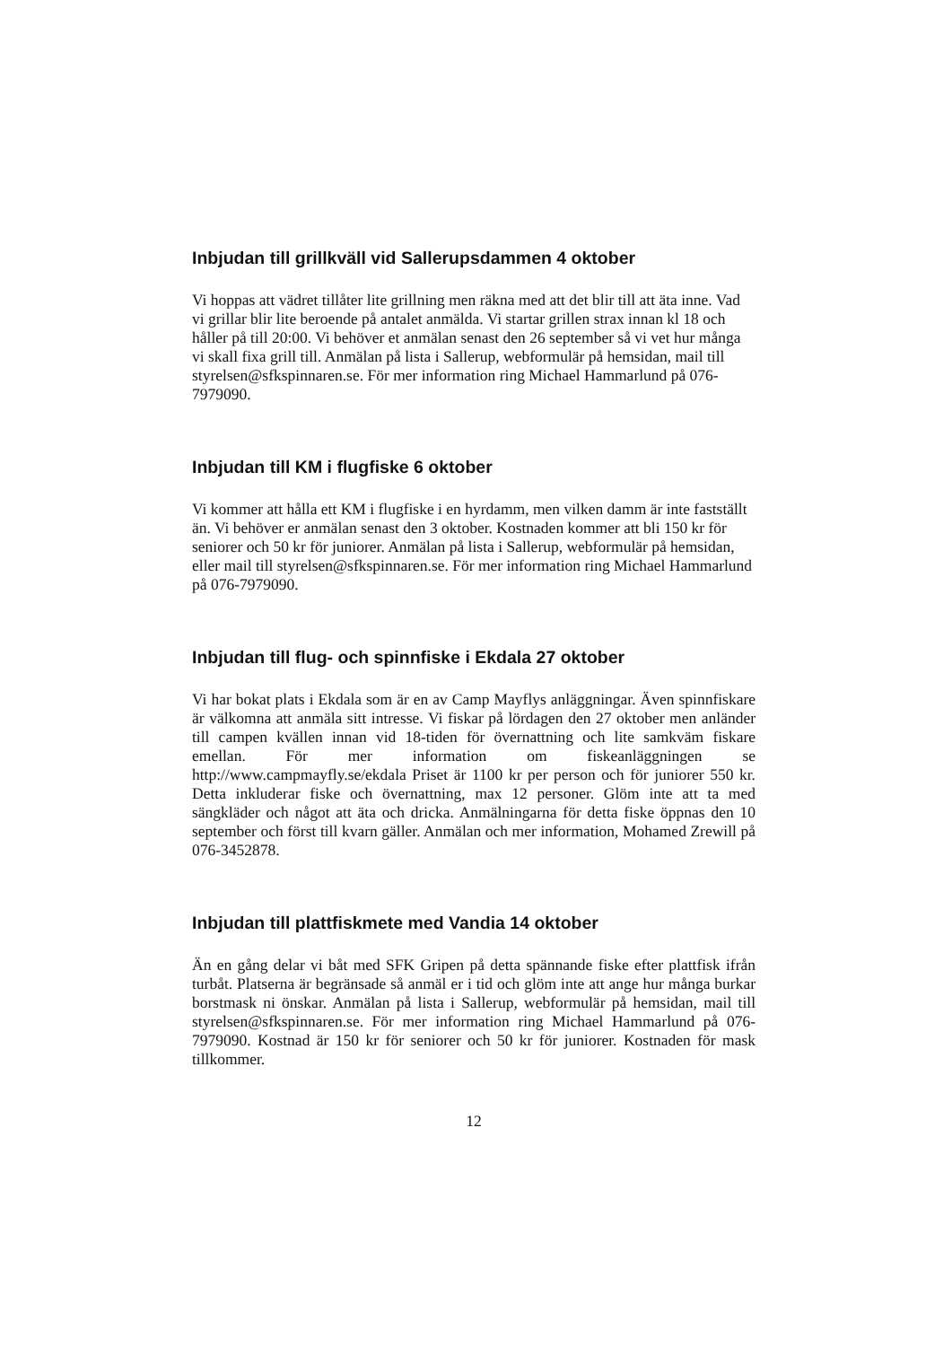Inbjudan till grillkväll vid Sallerupsdammen 4 oktober
Vi hoppas att vädret tillåter lite grillning men räkna med att det blir till att äta inne. Vad vi grillar blir lite beroende på antalet anmälda. Vi startar grillen strax innan kl 18 och håller på till 20:00. Vi behöver et anmälan senast den 26 september så vi vet hur många vi skall fixa grill till. Anmälan på lista i Sallerup, webformulär på hemsidan, mail till styrelsen@sfkspinnaren.se. För mer information ring Michael Hammarlund på 076-7979090.
Inbjudan till KM i flugfiske 6 oktober
Vi kommer att hålla ett KM i flugfiske i en hyrdamm, men vilken damm är inte fastställt än. Vi behöver er anmälan senast den 3 oktober. Kostnaden kommer att bli 150 kr för seniorer och 50 kr för juniorer. Anmälan på lista i Sallerup, webformulär på hemsidan, eller mail till styrelsen@sfkspinnaren.se. För mer information ring Michael Hammarlund på 076-7979090.
Inbjudan till flug- och spinnfiske i Ekdala 27 oktober
Vi har bokat plats i Ekdala som är en av Camp Mayflys anläggningar. Även spinnfiskare är välkomna att anmäla sitt intresse. Vi fiskar på lördagen den 27 oktober men anländer till campen kvällen innan vid 18-tiden för övernattning och lite samkväm fiskare emellan. För mer information om fiskeanläggningen se http://www.campmayfly.se/ekdala Priset är 1100 kr per person och för juniorer 550 kr. Detta inkluderar fiske och övernattning, max 12 personer. Glöm inte att ta med sängkläder och något att äta och dricka. Anmälningarna för detta fiske öppnas den 10 september och först till kvarn gäller. Anmälan och mer information, Mohamed Zrewill på 076-3452878.
Inbjudan till plattfiskmete med Vandia 14 oktober
Än en gång delar vi båt med SFK Gripen på detta spännande fiske efter plattfisk ifrån turbåt. Platserna är begränsade så anmäl er i tid och glöm inte att ange hur många burkar borstmask ni önskar. Anmälan på lista i Sallerup, webformulär på hemsidan, mail till styrelsen@sfkspinnaren.se. För mer information ring Michael Hammarlund på 076-7979090. Kostnad är 150 kr för seniorer och 50 kr för juniorer. Kostnaden för mask tillkommer.
12